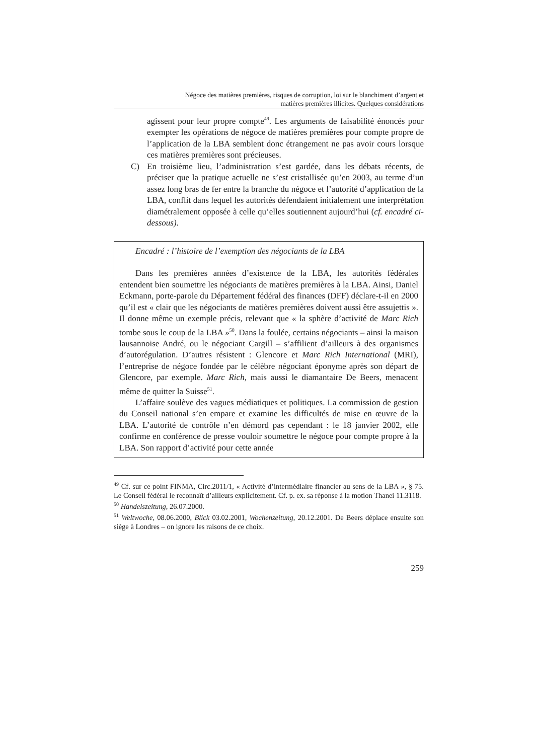Négoce des matières premières, risques de corruption, loi sur le blanchiment d’argent et
matières premières illicites. Quelques considérations
agissent pour leur propre compte<sup>49</sup>. Les arguments de faisabilité énoncés pour exempter les opérations de négoce de matières premières pour compte propre de l’application de la LBA semblent donc étrangement ne pas avoir cours lorsque ces matières premières sont précieuses.
C) En troisième lieu, l’administration s’est gardée, dans les débats récents, de préciser que la pratique actuelle ne s’est cristallisée qu’en 2003, au terme d’un assez long bras de fer entre la branche du négoce et l’autorité d’application de la LBA, conflit dans lequel les autorités défendaient initialement une interprétation diamétralement opposée à celle qu’elles soutiennent aujourd’hui (cf. encadré ci-dessous).
Encadré : l’histoire de l’exemption des négociants de la LBA
Dans les premières années d’existence de la LBA, les autorités fédérales entendent bien soumettre les négociants de matières premières à la LBA. Ainsi, Daniel Eckmann, porte-parole du Département fédéral des finances (DFF) déclare-t-il en 2000 qu’il est « clair que les négociants de matières premières doivent aussi être assujettis ». Il donne même un exemple précis, relevant que « la sphère d’activité de Marc Rich tombe sous le coup de la LBA »<sup>50</sup>. Dans la foulée, certains négociants – ainsi la maison lausannoise André, ou le négociant Cargill – s’affilient d’ailleurs à des organismes d’autorégulation. D’autres résistent : Glencore et Marc Rich International (MRI), l’entreprise de négoce fondée par le célèbre négociant éponyme après son départ de Glencore, par exemple. Marc Rich, mais aussi le diamantaire De Beers, menacent même de quitter la Suisse<sup>51</sup>.
L’affaire soulève des vagues médiatiques et politiques. La commission de gestion du Conseil national s’en empare et examine les difficultés de mise en œuvre de la LBA. L’autorité de contrôle n’en démord pas cependant : le 18 janvier 2002, elle confirme en conférence de presse vouloir soumettre le négoce pour compte propre à la LBA. Son rapport d’activité pour cette année
<sup>49</sup> Cf. sur ce point FINMA, Circ.2011/1, « Activité d’intermédiaire financier au sens de la LBA », § 75. Le Conseil fédéral le reconnaît d’ailleurs explicitement. Cf. p. ex. sa réponse à la motion Thanei 11.3118.
<sup>50</sup> Handelszeitung, 26.07.2000.
<sup>51</sup> Weltwoche, 08.06.2000, Blick 03.02.2001, Wochenzeitung, 20.12.2001. De Beers déplace ensuite son siège à Londres – on ignore les raisons de ce choix.
259